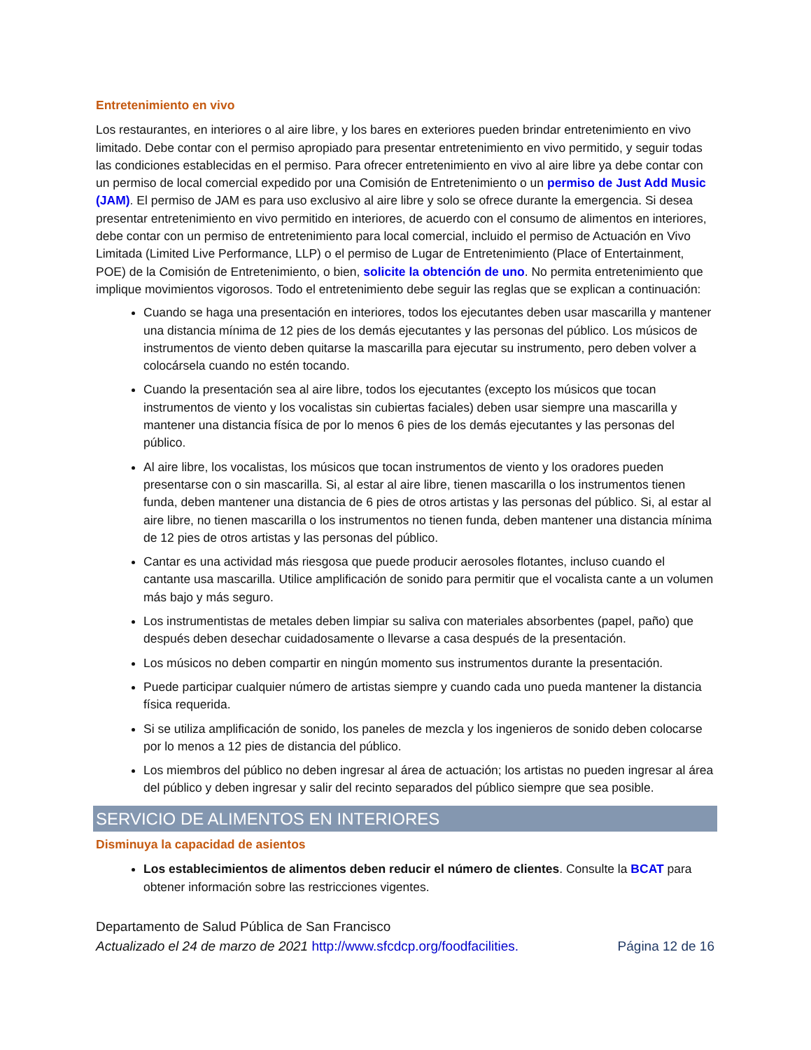Entretenimiento en vivo
Los restaurantes, en interiores o al aire libre, y los bares en exteriores pueden brindar entretenimiento en vivo limitado. Debe contar con el permiso apropiado para presentar entretenimiento en vivo permitido, y seguir todas las condiciones establecidas en el permiso. Para ofrecer entretenimiento en vivo al aire libre ya debe contar con un permiso de local comercial expedido por una Comisión de Entretenimiento o un permiso de Just Add Music (JAM). El permiso de JAM es para uso exclusivo al aire libre y solo se ofrece durante la emergencia. Si desea presentar entretenimiento en vivo permitido en interiores, de acuerdo con el consumo de alimentos en interiores, debe contar con un permiso de entretenimiento para local comercial, incluido el permiso de Actuación en Vivo Limitada (Limited Live Performance, LLP) o el permiso de Lugar de Entretenimiento (Place of Entertainment, POE) de la Comisión de Entretenimiento, o bien, solicite la obtención de uno. No permita entretenimiento que implique movimientos vigorosos. Todo el entretenimiento debe seguir las reglas que se explican a continuación:
Cuando se haga una presentación en interiores, todos los ejecutantes deben usar mascarilla y mantener una distancia mínima de 12 pies de los demás ejecutantes y las personas del público. Los músicos de instrumentos de viento deben quitarse la mascarilla para ejecutar su instrumento, pero deben volver a colocársela cuando no estén tocando.
Cuando la presentación sea al aire libre, todos los ejecutantes (excepto los músicos que tocan instrumentos de viento y los vocalistas sin cubiertas faciales) deben usar siempre una mascarilla y mantener una distancia física de por lo menos 6 pies de los demás ejecutantes y las personas del público.
Al aire libre, los vocalistas, los músicos que tocan instrumentos de viento y los oradores pueden presentarse con o sin mascarilla. Si, al estar al aire libre, tienen mascarilla o los instrumentos tienen funda, deben mantener una distancia de 6 pies de otros artistas y las personas del público. Si, al estar al aire libre, no tienen mascarilla o los instrumentos no tienen funda, deben mantener una distancia mínima de 12 pies de otros artistas y las personas del público.
Cantar es una actividad más riesgosa que puede producir aerosoles flotantes, incluso cuando el cantante usa mascarilla. Utilice amplificación de sonido para permitir que el vocalista cante a un volumen más bajo y más seguro.
Los instrumentistas de metales deben limpiar su saliva con materiales absorbentes (papel, paño) que después deben desechar cuidadosamente o llevarse a casa después de la presentación.
Los músicos no deben compartir en ningún momento sus instrumentos durante la presentación.
Puede participar cualquier número de artistas siempre y cuando cada uno pueda mantener la distancia física requerida.
Si se utiliza amplificación de sonido, los paneles de mezcla y los ingenieros de sonido deben colocarse por lo menos a 12 pies de distancia del público.
Los miembros del público no deben ingresar al área de actuación; los artistas no pueden ingresar al área del público y deben ingresar y salir del recinto separados del público siempre que sea posible.
SERVICIO DE ALIMENTOS EN INTERIORES
Disminuya la capacidad de asientos
Los establecimientos de alimentos deben reducir el número de clientes. Consulte la BCAT para obtener información sobre las restricciones vigentes.
Departamento de Salud Pública de San Francisco
Actualizado el 24 de marzo de 2021 http://www.sfcdcp.org/foodfacilities. Página 12 de 16